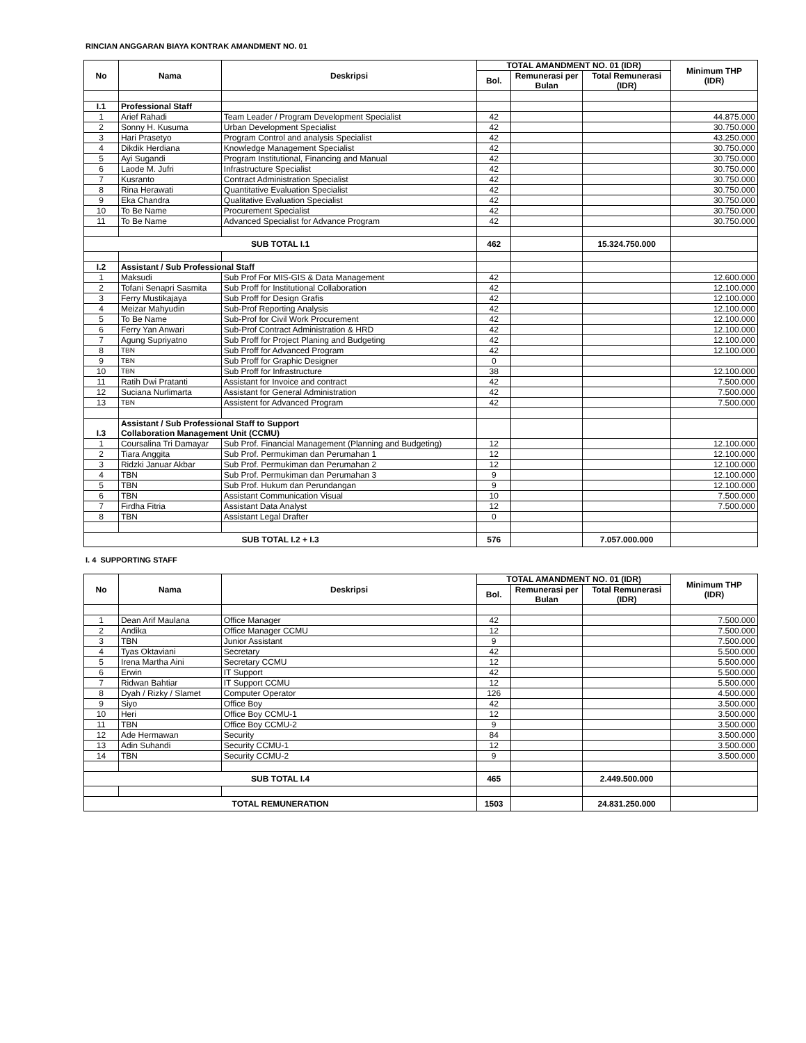RINCIAN ANGGARAN BIAYA KONTRAK AMANDMENT NO. 01
| No | Nama | Deskripsi | TOTAL AMANDMENT NO. 01 (IDR) | | | Minimum THP (IDR) |
| --- | --- | --- | --- | --- | --- | --- |
| | | | Bol. | Remunerasi per Bulan | Total Remunerasi (IDR) | |
| I.1 | Professional Staff | | | | | |
| 1 | Arief Rahadi | Team Leader / Program Development Specialist | 42 | | | 44.875.000 |
| 2 | Sonny H. Kusuma | Urban Development Specialist | 42 | | | 30.750.000 |
| 3 | Hari Prasetyo | Program Control and analysis Specialist | 42 | | | 43.250.000 |
| 4 | Dikdik Herdiana | Knowledge Management Specialist | 42 | | | 30.750.000 |
| 5 | Ayi Sugandi | Program Institutional, Financing and Manual | 42 | | | 30.750.000 |
| 6 | Laode M. Jufri | Infrastructure Specialist | 42 | | | 30.750.000 |
| 7 | Kusranto | Contract Administration Specialist | 42 | | | 30.750.000 |
| 8 | Rina Herawati | Quantitative Evaluation Specialist | 42 | | | 30.750.000 |
| 9 | Eka Chandra | Qualitative Evaluation Specialist | 42 | | | 30.750.000 |
| 10 | To Be Name | Procurement Specialist | 42 | | | 30.750.000 |
| 11 | To Be Name | Advanced Specialist for Advance Program | 42 | | | 30.750.000 |
| SUB TOTAL I.1 | | | 462 | | 15.324.750.000 | |
| I.2 | Assistant / Sub Professional Staff | | | | | |
| 1 | Maksudi | Sub Prof For MIS-GIS & Data Management | 42 | | | 12.600.000 |
| 2 | Tofani Senapri Sasmita | Sub Proff for Institutional Collaboration | 42 | | | 12.100.000 |
| 3 | Ferry Mustikajaya | Sub Proff for Design Grafis | 42 | | | 12.100.000 |
| 4 | Meizar Mahyudin | Sub-Prof Reporting Analysis | 42 | | | 12.100.000 |
| 5 | To Be Name | Sub-Prof for Civil Work Procurement | 42 | | | 12.100.000 |
| 6 | Ferry Yan Anwari | Sub-Prof Contract Administration & HRD | 42 | | | 12.100.000 |
| 7 | Agung Supriyatno | Sub Proff for Project Planing and Budgeting | 42 | | | 12.100.000 |
| 8 | TBN | Sub Proff for Advanced Program | 42 | | | 12.100.000 |
| 9 | TBN | Sub Proff for Graphic Designer | 0 | | | |
| 10 | TBN | Sub Proff for Infrastructure | 38 | | | 12.100.000 |
| 11 | Ratih Dwi Pratanti | Assistant for Invoice and contract | 42 | | | 7.500.000 |
| 12 | Suciana Nurlimarta | Assistant for General Administration | 42 | | | 7.500.000 |
| 13 | TBN | Assistent for Advanced Program | 42 | | | 7.500.000 |
| I.3 | Assistant / Sub Professional Staff to Support Collaboration Management Unit (CCMU) | | | | | |
| 1 | Coursalina Tri Damayar | Sub Prof. Financial Management (Planning and Budgeting) | 12 | | | 12.100.000 |
| 2 | Tiara Anggita | Sub Prof. Permukiman dan Perumahan 1 | 12 | | | 12.100.000 |
| 3 | Ridzki Januar Akbar | Sub Prof. Permukiman dan Perumahan 2 | 12 | | | 12.100.000 |
| 4 | TBN | Sub Prof. Permukiman dan Perumahan 3 | 9 | | | 12.100.000 |
| 5 | TBN | Sub Prof. Hukum dan Perundangan | 9 | | | 12.100.000 |
| 6 | TBN | Assistant Communication Visual | 10 | | | 7.500.000 |
| 7 | Firdha Fitria | Assistant Data Analyst | 12 | | | 7.500.000 |
| 8 | TBN | Assistant Legal Drafter | 0 | | | |
| SUB TOTAL I.2 + I.3 | | | 576 | | 7.057.000.000 | |
I. 4 SUPPORTING STAFF
| No | Nama | Deskripsi | TOTAL AMANDMENT NO. 01 (IDR) | | | Minimum THP (IDR) |
| --- | --- | --- | --- | --- | --- | --- |
| | | | Bol. | Remunerasi per Bulan | Total Remunerasi (IDR) | |
| 1 | Dean Arif Maulana | Office Manager | 42 | | | 7.500.000 |
| 2 | Andika | Office Manager CCMU | 12 | | | 7.500.000 |
| 3 | TBN | Junior Assistant | 9 | | | 7.500.000 |
| 4 | Tyas Oktaviani | Secretary | 42 | | | 5.500.000 |
| 5 | Irena Martha Aini | Secretary CCMU | 12 | | | 5.500.000 |
| 6 | Erwin | IT Support | 42 | | | 5.500.000 |
| 7 | Ridwan Bahtiar | IT Support CCMU | 12 | | | 5.500.000 |
| 8 | Dyah / Rizky / Slamet | Computer Operator | 126 | | | 4.500.000 |
| 9 | Siyo | Office Boy | 42 | | | 3.500.000 |
| 10 | Heri | Office Boy CCMU-1 | 12 | | | 3.500.000 |
| 11 | TBN | Office Boy CCMU-2 | 9 | | | 3.500.000 |
| 12 | Ade Hermawan | Security | 84 | | | 3.500.000 |
| 13 | Adin Suhandi | Security CCMU-1 | 12 | | | 3.500.000 |
| 14 | TBN | Security CCMU-2 | 9 | | | 3.500.000 |
| SUB TOTAL I.4 | | | 465 | | 2.449.500.000 | |
| TOTAL REMUNERATION | | | 1503 | | 24.831.250.000 | |